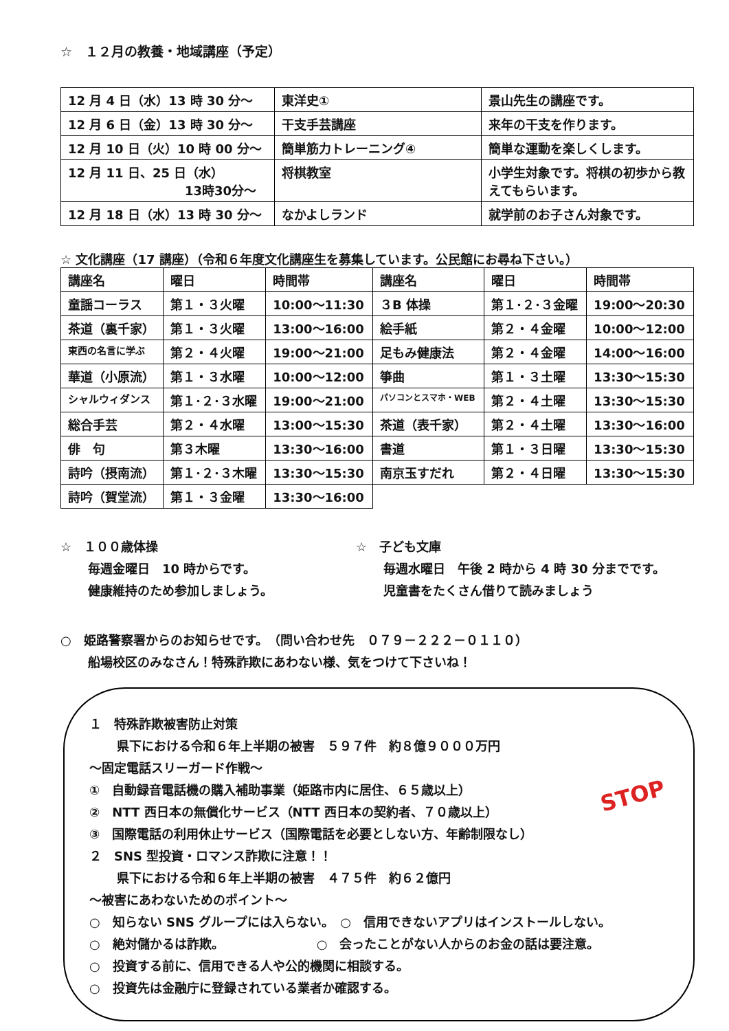☆　１２月の教養・地域講座（予定）
| 12 月 4 日（水）13 時 30 分～ | 東洋史① | 景山先生の講座です。 |
| 12 月 6 日（金）13 時 30 分～ | 干支手芸講座 | 来年の干支を作ります。 |
| 12 月 10 日（火）10 時 00 分～ | 簡単筋力トレーニング④ | 簡単な運動を楽しくします。 |
| 12 月 11 日、25 日（水） 13時30分～ | 将棋教室 | 小学生対象です。将棋の初歩から教えてもらいます。 |
| 12 月 18 日（水）13 時 30 分～ | なかよしランド | 就学前のお子さん対象です。 |
☆ 文化講座（17 講座）（令和６年度文化講座生を募集しています。公民館にお尋ね下さい。）
| 講座名 | 曜日 | 時間帯 | 講座名 | 曜日 | 時間帯 |
| 童謡コーラス | 第１・３火曜 | 10:00～11:30 | ３B 体操 | 第１･２･３金曜 | 19:00～20:30 |
| 茶道（裏千家） | 第１・３火曜 | 13:00～16:00 | 絵手紙 | 第２・４金曜 | 10:00～12:00 |
| 東西の名言に学ぶ | 第２・４火曜 | 19:00～21:00 | 足もみ健康法 | 第２・４金曜 | 14:00～16:00 |
| 華道（小原流） | 第１・３水曜 | 10:00～12:00 | 箏曲 | 第１・３土曜 | 13:30～15:30 |
| シャルウィダンス | 第１･２･３水曜 | 19:00～21:00 | パソコンとスマホ・WEB | 第２・４土曜 | 13:30～15:30 |
| 総合手芸 | 第２・４水曜 | 13:00～15:30 | 茶道（表千家） | 第２・４土曜 | 13:30～16:00 |
| 俳 句 | 第３木曜 | 13:30～16:00 | 書道 | 第１・３日曜 | 13:30～15:30 |
| 詩吟（摂南流） | 第１･２･３木曜 | 13:30～15:30 | 南京玉すだれ | 第２・４日曜 | 13:30～15:30 |
| 詩吟（賀堂流） | 第１・３金曜 | 13:30～16:00 | | | |
☆　１００歳体操
毎週金曜日　10 時からです。
健康維持のため参加しましょう。
☆　子ども文庫
毎週水曜日　午後 2 時から 4 時 30 分までです。
児童書をたくさん借りて読みましょう
○　姫路警察署からのお知らせです。　（問い合わせ先　０７９－２２２－０１１０）
船場校区のみなさん！特殊詐欺にあわない様、気をつけて下さいね！
STOP
１　特殊詐欺被害防止対策
県下における令和６年上半期の被害　５９７件　約８億９０００万円
～固定電話スリーガード作戦～
①　自動録音電話機の購入補助事業（姫路市内に居住、６５歳以上）
②　NTT 西日本の無償化サービス（NTT 西日本の契約者、７０歳以上）
③　国際電話の利用休止サービス（国際電話を必要としない方、年齢制限なし）
２　SNS 型投資・ロマンス詐欺に注意！！
県下における令和６年上半期の被害　４７５件　約６２億円
～被害にあわないためのポイント～
○　知らない SNS グループには入らない。　○　信用できないアプリはインストールしない。
○　絶対儲かるは詐欺。　　　　　　　　○　会ったことがない人からのお金の話は要注意。
○　投資する前に、信用できる人や公的機関に相談する。
○　投資先は金融庁に登録されている業者か確認する。